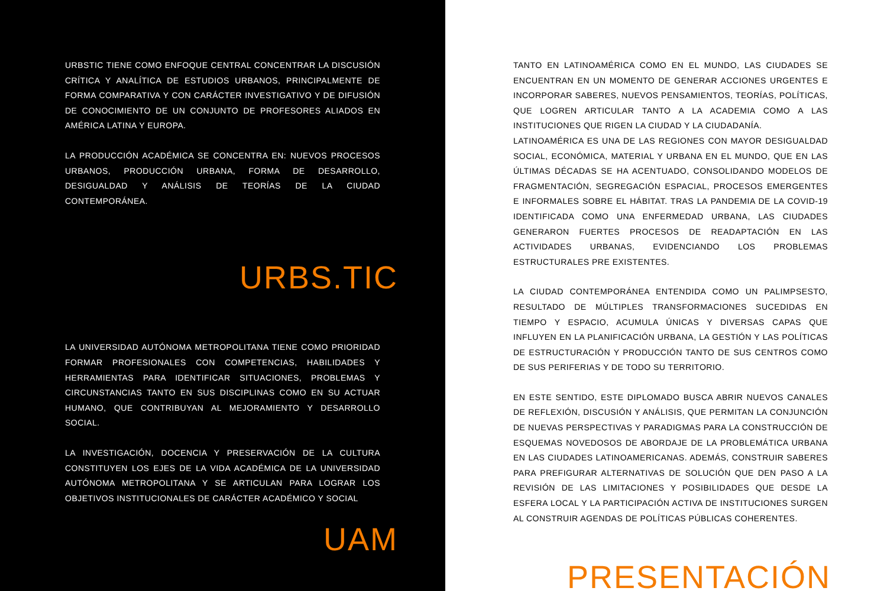URBSTIC TIENE COMO ENFOQUE CENTRAL CONCENTRAR LA DISCUSIÓN CRÍTICA Y ANALÍTICA DE ESTUDIOS URBANOS, PRINCIPALMENTE DE FORMA COMPARATIVA Y CON CARÁCTER INVESTIGATIVO Y DE DIFUSIÓN DE CONOCIMIENTO DE UN CONJUNTO DE PROFESORES ALIADOS EN AMÉRICA LATINA Y EUROPA.
LA PRODUCCIÓN ACADÉMICA SE CONCENTRA EN: NUEVOS PROCESOS URBANOS, PRODUCCIÓN URBANA, FORMA DE DESARROLLO, DESIGUALDAD Y ANÁLISIS DE TEORÍAS DE LA CIUDAD CONTEMPORÁNEA.
URBS.TIC
LA UNIVERSIDAD AUTÓNOMA METROPOLITANA TIENE COMO PRIORIDAD FORMAR PROFESIONALES CON COMPETENCIAS, HABILIDADES Y HERRAMIENTAS PARA IDENTIFICAR SITUACIONES, PROBLEMAS Y CIRCUNSTANCIAS TANTO EN SUS DISCIPLINAS COMO EN SU ACTUAR HUMANO, QUE CONTRIBUYAN AL MEJORAMIENTO Y DESARROLLO SOCIAL.
LA INVESTIGACIÓN, DOCENCIA Y PRESERVACIÓN DE LA CULTURA CONSTITUYEN LOS EJES DE LA VIDA ACADÉMICA DE LA UNIVERSIDAD AUTÓNOMA METROPOLITANA Y SE ARTICULAN PARA LOGRAR LOS OBJETIVOS INSTITUCIONALES DE CARÁCTER ACADÉMICO Y SOCIAL
UAM
TANTO EN LATINOAMÉRICA COMO EN EL MUNDO, LAS CIUDADES SE ENCUENTRAN EN UN MOMENTO DE GENERAR ACCIONES URGENTES E INCORPORAR SABERES, NUEVOS PENSAMIENTOS, TEORÍAS, POLÍTICAS, QUE LOGREN ARTICULAR TANTO A LA ACADEMIA COMO A LAS INSTITUCIONES QUE RIGEN LA CIUDAD Y LA CIUDADANÍA.
LATINOAMÉRICA ES UNA DE LAS REGIONES CON MAYOR DESIGUALDAD SOCIAL, ECONÓMICA, MATERIAL Y URBANA EN EL MUNDO, QUE EN LAS ÚLTIMAS DÉCADAS SE HA ACENTUADO, CONSOLIDANDO MODELOS DE FRAGMENTACIÓN, SEGREGACIÓN ESPACIAL, PROCESOS EMERGENTES E INFORMALES SOBRE EL HÁBITAT. TRAS LA PANDEMIA DE LA COVID-19 IDENTIFICADA COMO UNA ENFERMEDAD URBANA, LAS CIUDADES GENERARON FUERTES PROCESOS DE READAPTACIÓN EN LAS ACTIVIDADES URBANAS, EVIDENCIANDO LOS PROBLEMAS ESTRUCTURALES PRE EXISTENTES.
LA CIUDAD CONTEMPORÁNEA ENTENDIDA COMO UN PALIMPSESTO, RESULTADO DE MÚLTIPLES TRANSFORMACIONES SUCEDIDAS EN TIEMPO Y ESPACIO, ACUMULA ÚNICAS Y DIVERSAS CAPAS QUE INFLUYEN EN LA PLANIFICACIÓN URBANA, LA GESTIÓN Y LAS POLÍTICAS DE ESTRUCTURACIÓN Y PRODUCCIÓN TANTO DE SUS CENTROS COMO DE SUS PERIFERIAS Y DE TODO SU TERRITORIO.
EN ESTE SENTIDO, ESTE DIPLOMADO BUSCA ABRIR NUEVOS CANALES DE REFLEXIÓN, DISCUSIÓN Y ANÁLISIS, QUE PERMITAN LA CONJUNCIÓN DE NUEVAS PERSPECTIVAS Y PARADIGMAS PARA LA CONSTRUCCIÓN DE ESQUEMAS NOVEDOSOS DE ABORDAJE DE LA PROBLEMÁTICA URBANA EN LAS CIUDADES LATINOAMERICANAS. ADEMÁS, CONSTRUIR SABERES PARA PREFIGURAR ALTERNATIVAS DE SOLUCIÓN QUE DEN PASO A LA REVISIÓN DE LAS LIMITACIONES Y POSIBILIDADES QUE DESDE LA ESFERA LOCAL Y LA PARTICIPACIÓN ACTIVA DE INSTITUCIONES SURGEN AL CONSTRUIR AGENDAS DE POLÍTICAS PÚBLICAS COHERENTES.
PRESENTACIÓN